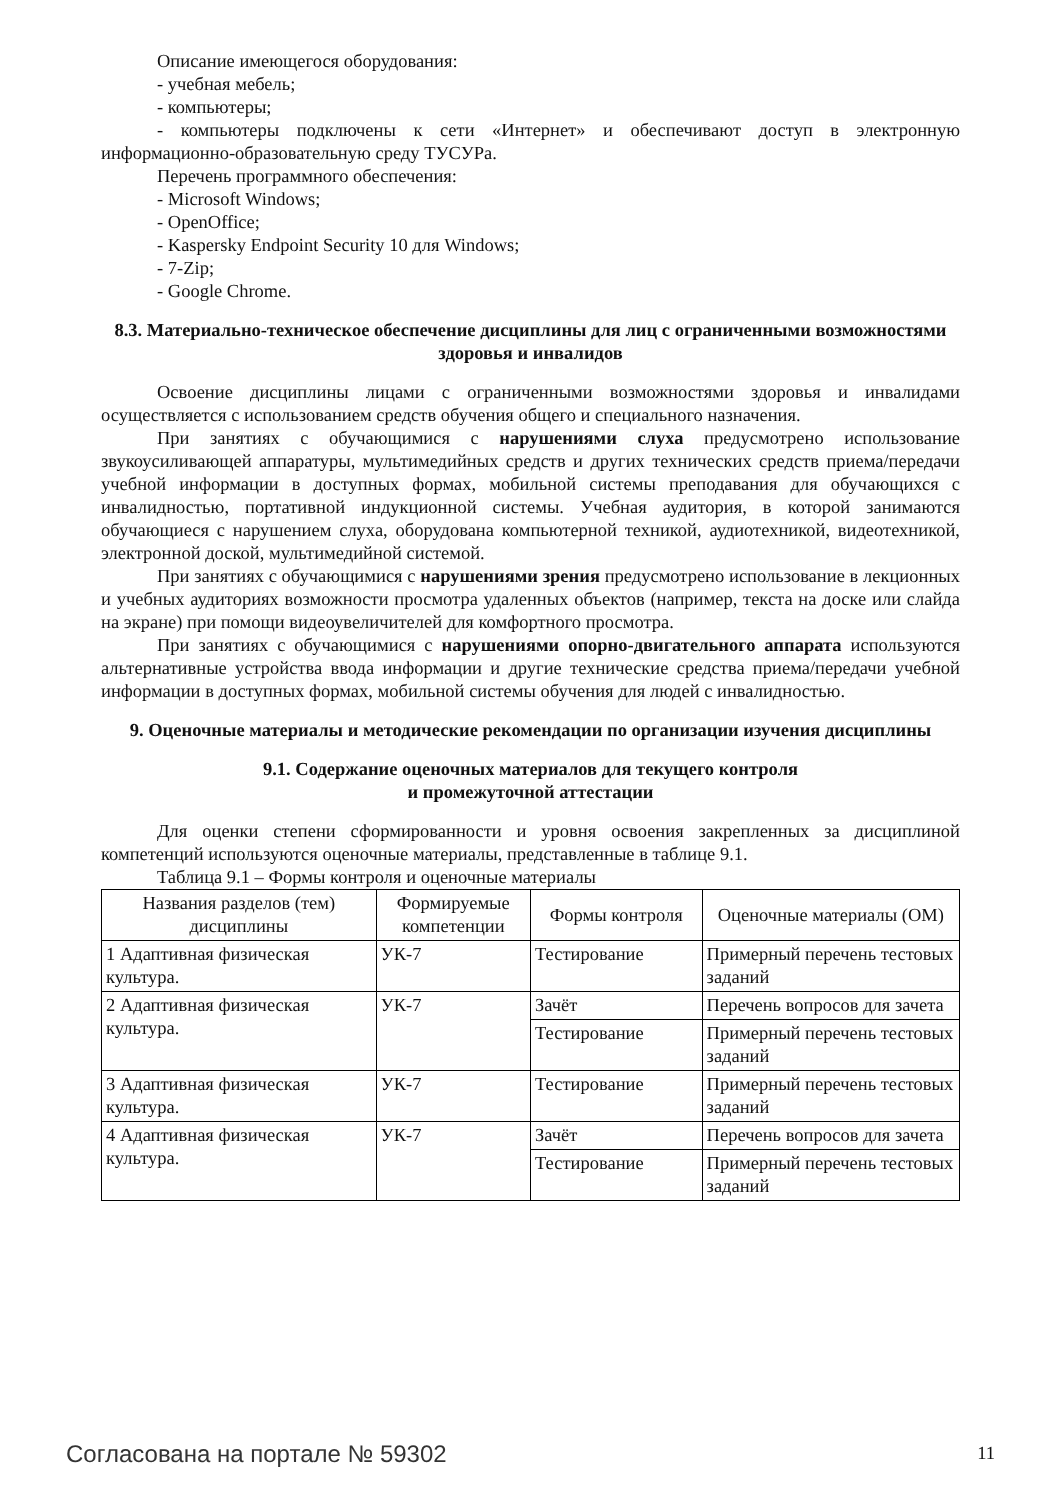Описание имеющегося оборудования:
- учебная мебель;
- компьютеры;
- компьютеры подключены к сети «Интернет» и обеспечивают доступ в электронную информационно-образовательную среду ТУСУРа.
Перечень программного обеспечения:
- Microsoft Windows;
- OpenOffice;
- Kaspersky Endpoint Security 10 для Windows;
- 7-Zip;
- Google Chrome.
8.3. Материально-техническое обеспечение дисциплины для лиц с ограниченными возможностями здоровья и инвалидов
Освоение дисциплины лицами с ограниченными возможностями здоровья и инвалидами осуществляется с использованием средств обучения общего и специального назначения.
При занятиях с обучающимися с нарушениями слуха предусмотрено использование звукоусиливающей аппаратуры, мультимедийных средств и других технических средств приема/передачи учебной информации в доступных формах, мобильной системы преподавания для обучающихся с инвалидностью, портативной индукционной системы. Учебная аудитория, в которой занимаются обучающиеся с нарушением слуха, оборудована компьютерной техникой, аудиотехникой, видеотехникой, электронной доской, мультимедийной системой.
При занятиях с обучающимися с нарушениями зрения предусмотрено использование в лекционных и учебных аудиториях возможности просмотра удаленных объектов (например, текста на доске или слайда на экране) при помощи видеоувеличителей для комфортного просмотра.
При занятиях с обучающимися с нарушениями опорно-двигательного аппарата используются альтернативные устройства ввода информации и другие технические средства приема/передачи учебной информации в доступных формах, мобильной системы обучения для людей с инвалидностью.
9. Оценочные материалы и методические рекомендации по организации изучения дисциплины
9.1. Содержание оценочных материалов для текущего контроля
и промежуточной аттестации
Для оценки степени сформированности и уровня освоения закрепленных за дисциплиной компетенций используются оценочные материалы, представленные в таблице 9.1.
Таблица 9.1 – Формы контроля и оценочные материалы
| Названия разделов (тем) дисциплины | Формируемые компетенции | Формы контроля | Оценочные материалы (ОМ) |
| --- | --- | --- | --- |
| 1 Адаптивная физическая культура. | УК-7 | Тестирование | Примерный перечень тестовых заданий |
| 2 Адаптивная физическая культура. | УК-7 | Зачёт | Перечень вопросов для зачета |
| | | Тестирование | Примерный перечень тестовых заданий |
| 3 Адаптивная физическая культура. | УК-7 | Тестирование | Примерный перечень тестовых заданий |
| 4 Адаптивная физическая культура. | УК-7 | Зачёт | Перечень вопросов для зачета |
| | | Тестирование | Примерный перечень тестовых заданий |
Согласована на портале № 59302 11